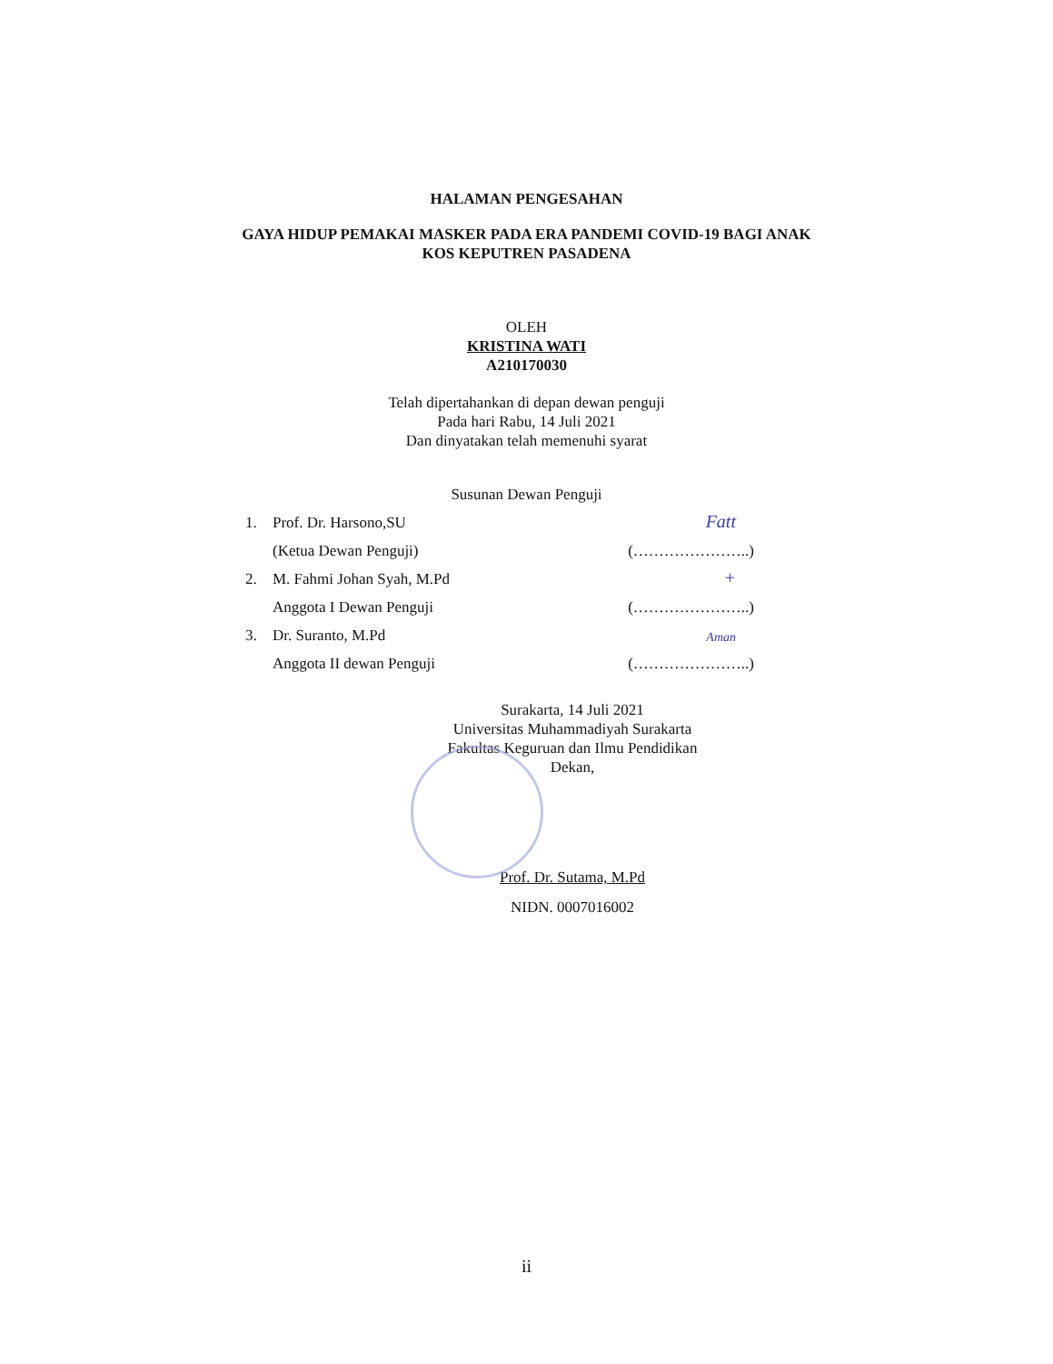HALAMAN PENGESAHAN
GAYA HIDUP PEMAKAI MASKER PADA ERA PANDEMI COVID-19 BAGI ANAK
KOS KEPUTREN PASADENA
OLEH
KRISTINA WATI
A210170030
Telah dipertahankan di depan dewan penguji
Pada hari Rabu, 14 Juli 2021
Dan dinyatakan telah memenuhi syarat
Susunan Dewan Penguji
| 1. | Prof. Dr. Harsono,SU | Fatt |
| | (Ketua Dewan Penguji) | (…………………..) |
| 2. | M. Fahmi Johan Syah, M.Pd | + |
| | Anggota I Dewan Penguji | (…………………..) |
| 3. | Dr. Suranto, M.Pd | Aman |
| | Anggota II dewan Penguji | (…………………..) |
Surakarta, 14 Juli 2021
Universitas Muhammadiyah Surakarta
Fakultas Keguruan dan Ilmu Pendidikan
Dekan,
Prof. Dr. Sutama, M.Pd
NIDN. 0007016002
ii